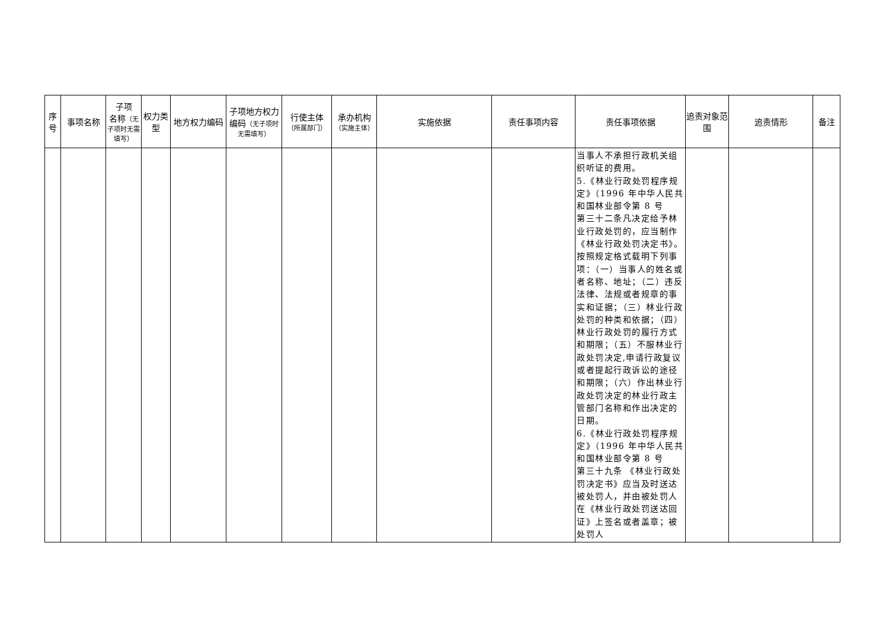| 序号 | 事项名称 | 子项 名称 （无子项时无需填写） | 权力类型 | 地方权力编码 | 子项地方权力编码 （无子项时无需填写） | 行使主体 （所属部门） | 承办机构 （实施主体） | 实施依据 | 责任事项内容 | 责任事项依据 | 追责对象范围 | 追责情形 | 备注 |
| --- | --- | --- | --- | --- | --- | --- | --- | --- | --- | --- | --- | --- | --- |
| | | | | | | | | | | 当事人不承担行政机关组织听证的费用。 5.《林业行政处罚程序规定》（1996 年中华人民共和国林业部令第 8 号 第三十二条凡决定给予林业行政处罚的，应当制作《林业行政处罚决定书》。按照规定格式载明下列事项：（一）当事人的姓名或者名称、地址；（二）违反法律、法规或者规章的事实和证据；（三）林业行政处罚的种类和依据；（四）林业行政处罚的履行方式和期限；（五）不服林业行政处罚决定,申请行政复议或者提起行政诉讼的途径和期限；（六）作出林业行政处罚决定的林业行政主管部门名称和作出决定的日期。 6.《林业行政处罚程序规定》（1996 年中华人民共和国林业部令第 8 号 第三十九条 《林业行政处罚决定书》应当及时送达被处罚人，并由被处罚人在《林业行政处罚送达回证》上签名或者盖章；被处罚人 | | | |